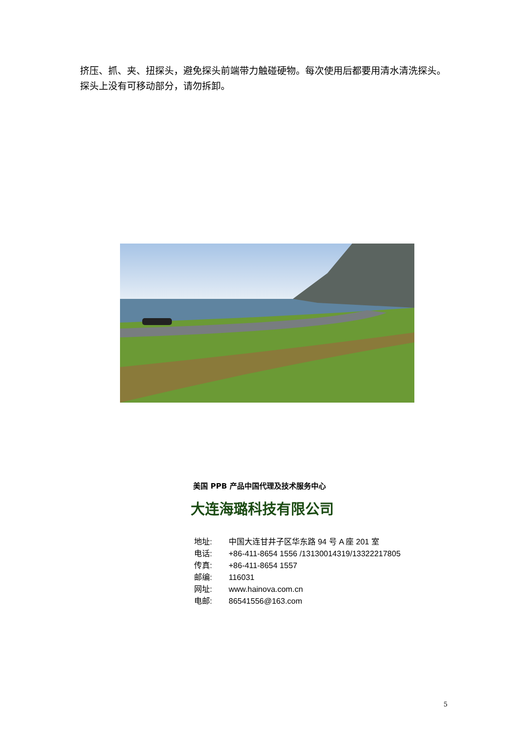挤压、抓、夹、扭探头，避免探头前端带力触碰硬物。每次使用后都要用清水清洗探头。探头上没有可移动部分，请勿拆卸。
美国 PPB 产品中国代理及技术服务中心
大连海璐科技有限公司
地址: 中国大连甘井子区华东路 94 号 A 座 201 室
电话: +86-411-8654 1556 /13130014319/13322217805
传真: +86-411-8654 1557
邮编: 116031
网址: www.hainova.com.cn
电邮: 86541556@163.com
5